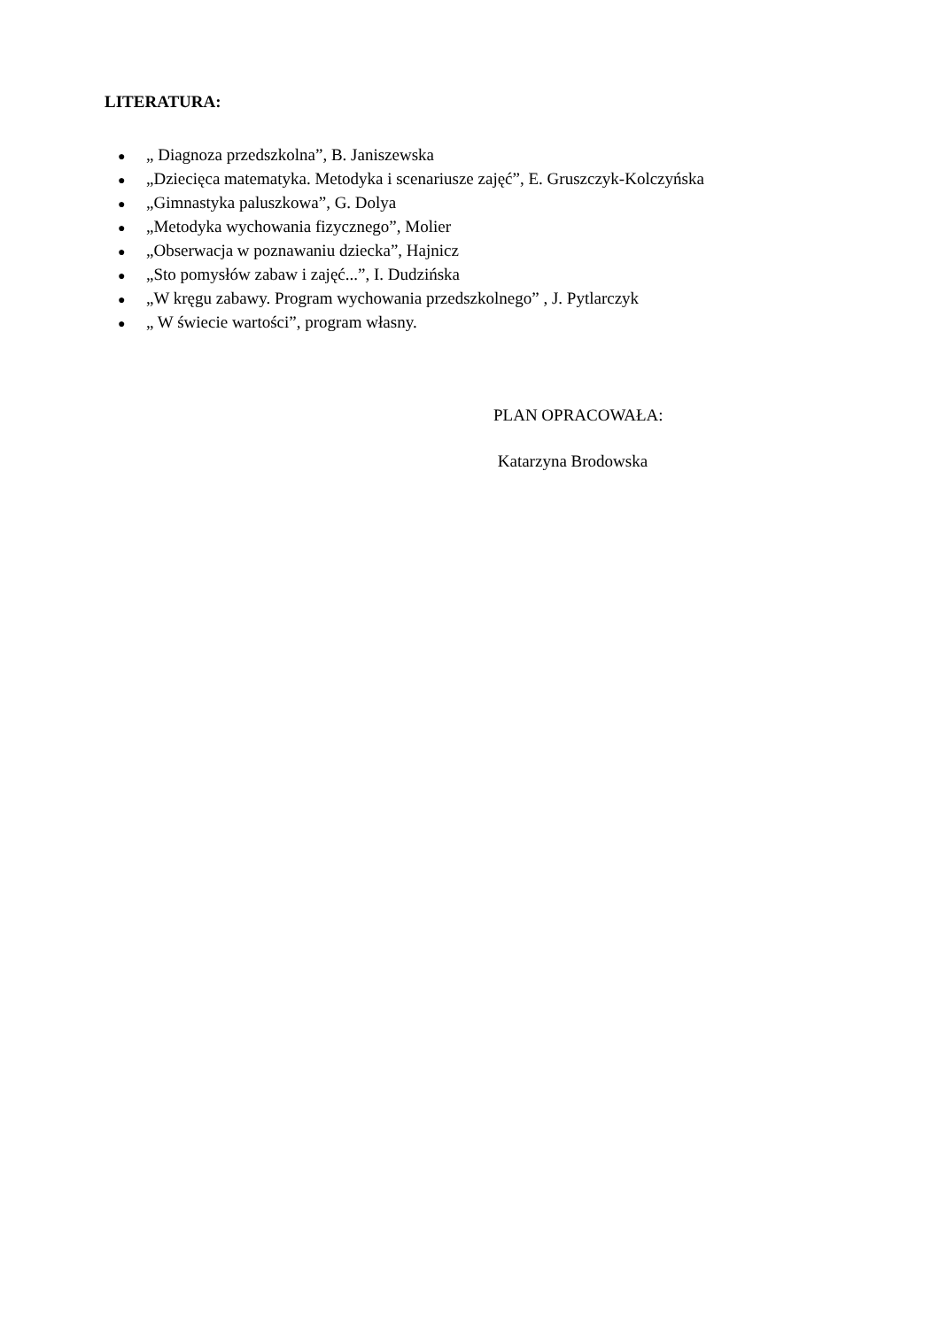LITERATURA:
● „ Diagnoza przedszkolna”, B. Janiszewska
● „Dziecięca matematyka. Metodyka i scenariusze zajęć”, E. Gruszczyk-Kolczyńska
● „Gimnastyka paluszkowa”, G. Dolya
● „Metodyka wychowania fizycznego”, Molier
● „Obserwacja w poznawaniu dziecka”, Hajnicz
● „Sto pomysłów zabaw i zajęć...”, I. Dudzińska
● „W kręgu zabawy. Program wychowania przedszkolnego” , J. Pytlarczyk
● „ W świecie wartości”, program własny.
PLAN OPRACOWAŁA:
Katarzyna Brodowska